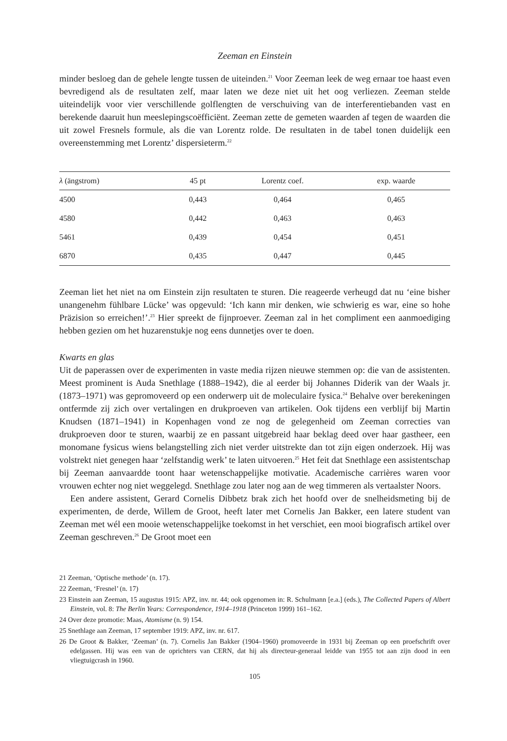Zeeman en Einstein
minder besloeg dan de gehele lengte tussen de uiteinden.<sup>21</sup> Voor Zeeman leek de weg ernaar toe haast even bevredigend als de resultaten zelf, maar laten we deze niet uit het oog verliezen. Zeeman stelde uiteindelijk voor vier verschillende golflengten de verschuiving van de interferentiebanden vast en berekende daaruit hun meeslepingscoëfficiënt. Zeeman zette de gemeten waarden af tegen de waarden die uit zowel Fresnels formule, als die van Lorentz rolde. De resultaten in de tabel tonen duidelijk een overeenstemming met Lorentz’ dispersieterm.<sup>22</sup>
| λ (ängstrom) | 45 pt | Lorentz coef. | exp. waarde |
| --- | --- | --- | --- |
| 4500 | 0,443 | 0,464 | 0,465 |
| 4580 | 0,442 | 0,463 | 0,463 |
| 5461 | 0,439 | 0,454 | 0,451 |
| 6870 | 0,435 | 0,447 | 0,445 |
Zeeman liet het niet na om Einstein zijn resultaten te sturen. Die reageerde verheugd dat nu ‘eine bisher unangenehm fühlbare Lücke’ was opgevuld: ‘Ich kann mir denken, wie schwierig es war, eine so hohe Präzision so erreichen!’.<sup>23</sup> Hier spreekt de fijnproever. Zeeman zal in het compliment een aanmoediging hebben gezien om het huzarenstukje nog eens dunnetjes over te doen.
Kwarts en glas
Uit de paperassen over de experimenten in vaste media rijzen nieuwe stemmen op: die van de assistenten. Meest prominent is Auda Snethlage (1888–1942), die al eerder bij Johannes Diderik van der Waals jr. (1873–1971) was gepromoveerd op een onderwerp uit de moleculaire fysica.<sup>24</sup> Behalve over berekeningen ontfermde zij zich over vertalingen en drukproeven van artikelen. Ook tijdens een verblijf bij Martin Knudsen (1871–1941) in Kopenhagen vond ze nog de gelegenheid om Zeeman correcties van drukproeven door te sturen, waarbij ze en passant uitgebreid haar beklag deed over haar gastheer, een monomane fysicus wiens belangstelling zich niet verder uitstrekte dan tot zijn eigen onderzoek. Hij was volstrekt niet genegen haar ‘zelfstandig werk’ te laten uitvoeren.<sup>25</sup> Het feit dat Snethlage een assistentschap bij Zeeman aanvaardde toont haar wetenschappelijke motivatie. Academische carrières waren voor vrouwen echter nog niet weggelegd. Snethlage zou later nog aan de weg timmeren als vertaalster Noors.
Een andere assistent, Gerard Cornelis Dibbetz brak zich het hoofd over de snelheidsmeting bij de experimenten, de derde, Willem de Groot, heeft later met Cornelis Jan Bakker, een latere student van Zeeman met wél een mooie wetenschappelijke toekomst in het verschiet, een mooi biografisch artikel over Zeeman geschreven.<sup>26</sup> De Groot moet een
21 Zeeman, ‘Optische methode’ (n. 17).
22 Zeeman, ‘Fresnel’ (n. 17)
23 Einstein aan Zeeman, 15 augustus 1915: APZ, inv. nr. 44; ook opgenomen in: R. Schulmann [e.a.] (eds.), The Collected Papers of Albert Einstein, vol. 8: The Berlin Years: Correspondence, 1914–1918 (Princeton 1999) 161–162.
24 Over deze promotie: Maas, Atomisme (n. 9) 154.
25 Snethlage aan Zeeman, 17 september 1919: APZ, inv. nr. 617.
26 De Groot & Bakker, ‘Zeeman’ (n. 7). Cornelis Jan Bakker (1904–1960) promoveerde in 1931 bij Zeeman op een proefschrift over edelgassen. Hij was een van de oprichters van CERN, dat hij als directeur-generaal leidde van 1955 tot aan zijn dood in een vliegtuigcrash in 1960.
105